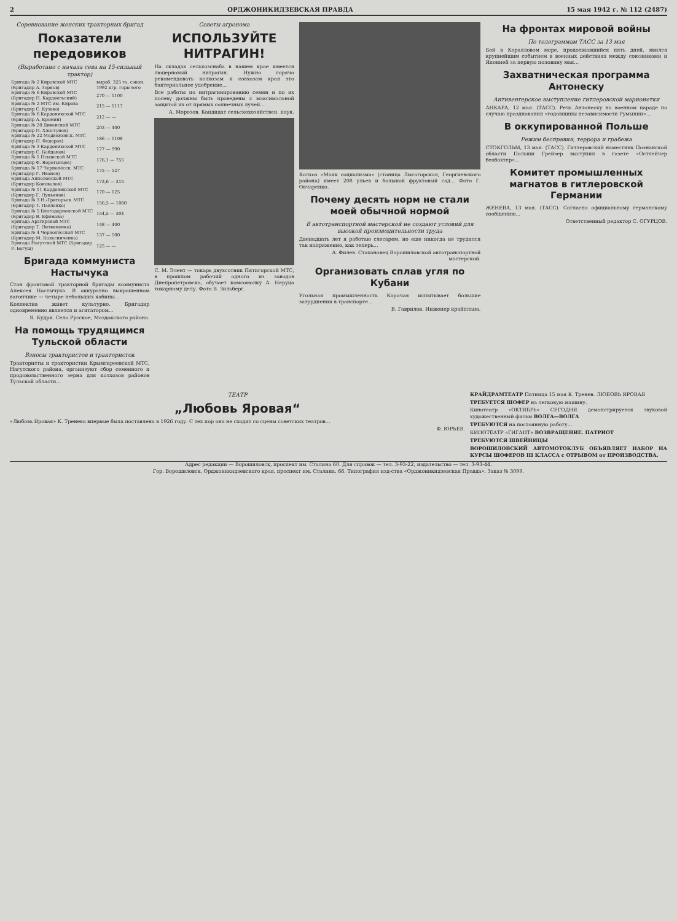2 ОРДЖОНИКИДЗЕВСКАЯ ПРАВДА 15 мая 1942 г. № 112 (2487)
Соревнование женских тракторных бригад
Показатели передовиков
(Выработано с начала сева на 15-сильный трактор)
| Бригада № 2 Кировской МТС (Бригадир А. Зернов) | выраб. 325 га, сэкон. 1992 кгр. горючего |
| Бригада № 6 Кировской МТС (Бригадир П. Кардоильский) | 270 — 1100 |
| Бригада № 2 МТС им. Кирова (Бригадир С. Кузько) | 215 — 1117 |
| Бригада № 6 Кардоникской МТС (Бригадир А. Еремин) | 212 — — |
| Бригада № 20 Дивенской МТС (Бригадир П. Хлистунов) | 203 — 400 |
| Бригада № 22 Медвеженск. МТС (Бригадир П. Федоров) | 186 — 1108 |
| Бригада № 3 Кардоникской МТС (Бригадир С. Байданов) | 177 — 990 |
| Бригада № 1 Псыжской МТС (Бригадир Ф. Воротынцев) | 176,1 — 755 |
| Бригада № 17 Черноле́сск. МТС (Бригадир Г. Иванов) | 175 — 527 |
| Бригада Апполонской МТС (Бригадир Коновалов) | 173,6 — 315 |
| Бригада № 11 Кардоникской МТС (Бригадир Г. Луньянов) | 170 — 125 |
| Бригада № 3 Н.-Григорьев. МТС (Бригадир Т. Павленко) | 156,5 — 1080 |
| Бригада № 5 Благодарненской МТС (Бригадир В. Ефимова) | 154,5 — 304 |
| Бригада Арзгирской МТС (Бригадир Т. Литвиненко) | 148 — 400 |
| Бригада № 4 Черноле́сской МТС (Бригадир М. Колесниченко) | 137 — 500 |
| Бригада Нагутской МТС (Бригадир Р. Богуш) | 125 — — |
Бригада коммуниста Настычука
Стан фронтовой тракторной бригады коммуниста Алексея Настычука. В аккуратно выкрашенном вагончике — четыре небольших кабины...
Коллектив живет культурно. Бригадир одновременно является и агитатором...
Я. Кудря. Село Русское, Моздокского района.
На помощь трудящимся Тульской области
Взносы трактористов и трактористок
Трактористы и трактористки Крымгиреевской МТС, Нагутского района, организуют сбор семенного и продовольственного зерна для колхозов районов Тульской области...
Советы агронома
ИСПОЛЬЗУЙТЕ НИТРАГИН!
На складах сельхозснаба в нашем крае имеется люцерновый нитрагин. Нужно горячо рекомендовать колхозам и совхозам края это бактериальное удобрение...
Все работы по нитрагинированию семян и по их посеву должны быть проведены с максимальной защитой их от прямых солнечных лучей...
А. Морозов. Кандидат сельскохозяйствен. наук.
С. М. Элент — токарь двухсотник Пятигорской МТС, в прошлом рабочий одного из заводов Днепропетровска, обучает комсомолку А. Неруца токарному делу. Фото В. Зильберг.
Колхоз «Маяк социализма» (станица Лысогорская, Георгиевского района) имеет 208 ульев и большой фруктовый сад... Фото Г. Овчаренко.
Почему десять норм не стали моей обычной нормой
В автотранспортной мастерской не создают условий для высокой производительности труда
Двенадцать лет я работаю слесарем, но еще никогда не трудился так напряженно, как теперь...
А. Филев. Стахановец Ворошиловской автотранспортной мастерской.
Организовать сплав угля по Кубани
Угольная промышленность Карачая испытывает большие затруднения в транспорте...
В. Гаврилов. Инженер крайплана.
На фронтах мировой войны
По телеграммам ТАСС за 13 мая
Бой в Коралловом море, продолжавшийся пять дней, явился крупнейшим событием в военных действиях между союзниками и Японией за первую половину мая...
Захватническая программа Антонеску
Антивенгерское выступление гитлеровской марионетки
АНКАРА, 12 мая. (ТАСС). Речь Антонеску на военном параде по случаю празднования «годовщины независимости Румынии»...
В оккупированной Польше
Режим бесправия, террора и грабежа
СТОКГОЛЬМ, 13 мая. (ТАСС). Гитлеровский наместник Познанской области Польши Грейзер выступил в газете «Остлейчер беобахтер»...
Комитет промышленных магнатов в гитлеровской Германии
ЖЕНЕВА, 13 мая. (ТАСС). Согласно официальному германскому сообщению...
Ответственный редактор С. ОГУРЦОВ.
ТЕАТР
„Любовь Яровая“
«Любовь Яровая» К. Тренева впервые была поставлена в 1926 году. С тех пор она не сходит со сцены советских театров...
Ф. ЮРЬЕВ.
КРАЙДРАМТЕАТР Пятница 15 мая К. Тренев. ЛЮБОВЬ ЯРОВАЯ
ТРЕБУЕТСЯ ШОФЕР на легковую машину.
Кинотеатр «ОКТЯБРЬ» СЕГОДНЯ демонстрируется звуковой художественный фильм ВОЛГА—ВОЛГА
ТРЕБУЮТСЯ на постоянную работу...
КИНОТЕАТР «ГИГАНТ» ВОЗВРАЩЕНИЕ. ПАТРИОТ
ТРЕБУЮТСЯ ШВЕЙНИЦЫ
ВОРОШИЛОВСКИЙ АВТОМОТОКЛУБ ОБЪЯВЛЯЕТ НАБОР НА КУРСЫ ШОФЕРОВ III КЛАССА с ОТРЫВОМ от ПРОИЗВОДСТВА.
Адрес редакции — Ворошиловск, проспект им. Сталина 60. Для справок — тел. 3-93-22, издательство — тел. 3-93-44.
Гор. Ворошиловск, Орджоникидзевского края, проспект им. Сталина, 66. Типография изд-ства «Орджоникидзевская Правда». Заказ № 3099.